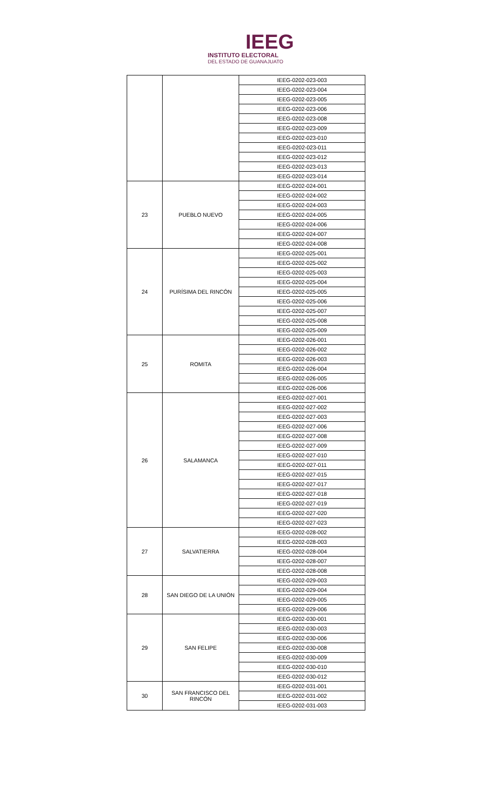IEEG
INSTITUTO ELECTORAL
DEL ESTADO DE GUANAJUATO
| | | IEEG-0202-023-003 |
| | | IEEG-0202-023-004 |
| | | IEEG-0202-023-005 |
| | | IEEG-0202-023-006 |
| | | IEEG-0202-023-008 |
| | | IEEG-0202-023-009 |
| | | IEEG-0202-023-010 |
| | | IEEG-0202-023-011 |
| | | IEEG-0202-023-012 |
| | | IEEG-0202-023-013 |
| | | IEEG-0202-023-014 |
| 23 | PUEBLO NUEVO | IEEG-0202-024-001 |
| | | IEEG-0202-024-002 |
| | | IEEG-0202-024-003 |
| | | IEEG-0202-024-005 |
| | | IEEG-0202-024-006 |
| | | IEEG-0202-024-007 |
| | | IEEG-0202-024-008 |
| 24 | PURÍSIMA DEL RINCÓN | IEEG-0202-025-001 |
| | | IEEG-0202-025-002 |
| | | IEEG-0202-025-003 |
| | | IEEG-0202-025-004 |
| | | IEEG-0202-025-005 |
| | | IEEG-0202-025-006 |
| | | IEEG-0202-025-007 |
| | | IEEG-0202-025-008 |
| | | IEEG-0202-025-009 |
| 25 | ROMITA | IEEG-0202-026-001 |
| | | IEEG-0202-026-002 |
| | | IEEG-0202-026-003 |
| | | IEEG-0202-026-004 |
| | | IEEG-0202-026-005 |
| | | IEEG-0202-026-006 |
| 26 | SALAMANCA | IEEG-0202-027-001 |
| | | IEEG-0202-027-002 |
| | | IEEG-0202-027-003 |
| | | IEEG-0202-027-006 |
| | | IEEG-0202-027-008 |
| | | IEEG-0202-027-009 |
| | | IEEG-0202-027-010 |
| | | IEEG-0202-027-011 |
| | | IEEG-0202-027-015 |
| | | IEEG-0202-027-017 |
| | | IEEG-0202-027-018 |
| | | IEEG-0202-027-019 |
| | | IEEG-0202-027-020 |
| | | IEEG-0202-027-023 |
| 27 | SALVATIERRA | IEEG-0202-028-002 |
| | | IEEG-0202-028-003 |
| | | IEEG-0202-028-004 |
| | | IEEG-0202-028-007 |
| | | IEEG-0202-028-008 |
| 28 | SAN DIEGO DE LA UNIÓN | IEEG-0202-029-003 |
| | | IEEG-0202-029-004 |
| | | IEEG-0202-029-005 |
| | | IEEG-0202-029-006 |
| 29 | SAN FELIPE | IEEG-0202-030-001 |
| | | IEEG-0202-030-003 |
| | | IEEG-0202-030-006 |
| | | IEEG-0202-030-008 |
| | | IEEG-0202-030-009 |
| | | IEEG-0202-030-010 |
| | | IEEG-0202-030-012 |
| 30 | SAN FRANCISCO DEL RINCÓN | IEEG-0202-031-001 |
| | | IEEG-0202-031-002 |
| | | IEEG-0202-031-003 |